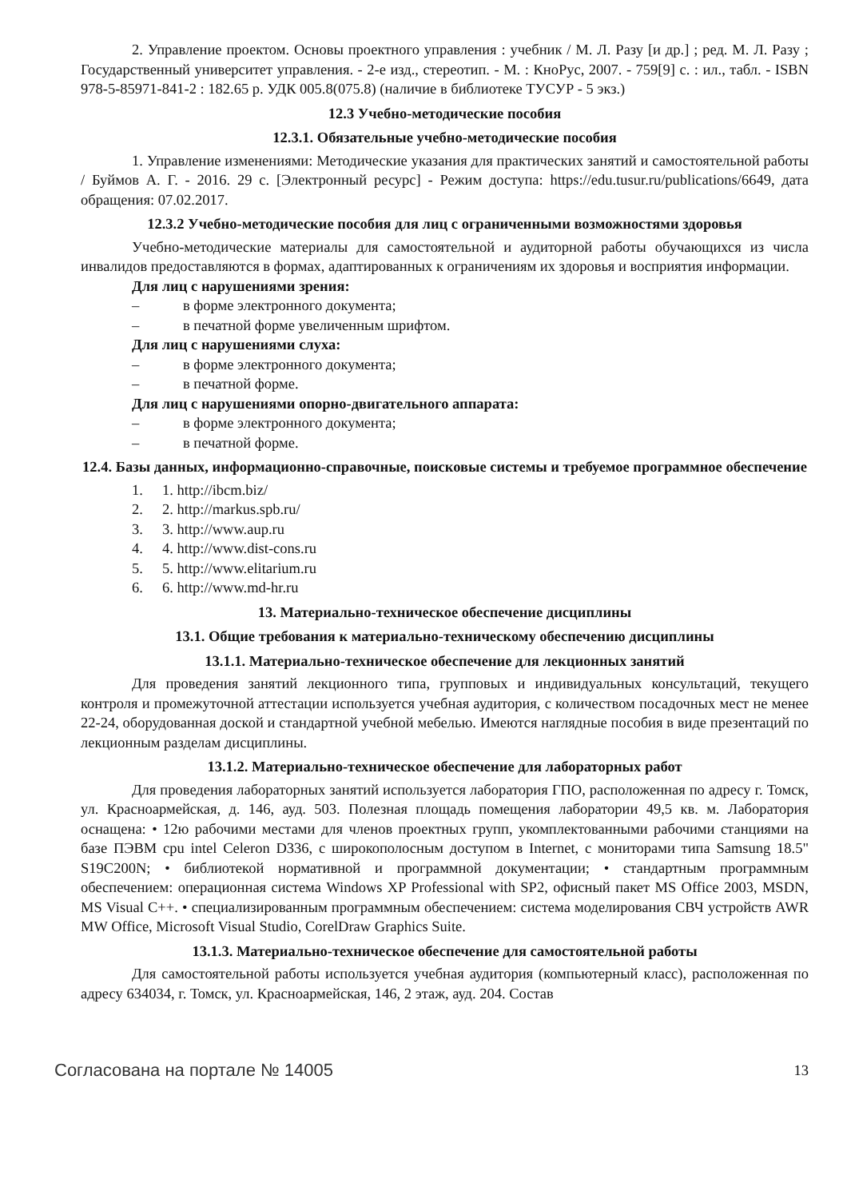2. Управление проектом. Основы проектного управления : учебник / М. Л. Разу [и др.] ; ред. М. Л. Разу ; Государственный университет управления. - 2-е изд., стереотип. - М. : КноРус, 2007. - 759[9] с. : ил., табл. - ISBN 978-5-85971-841-2 : 182.65 р. УДК 005.8(075.8) (наличие в библиотеке ТУСУР - 5 экз.)
12.3 Учебно-методические пособия
12.3.1. Обязательные учебно-методические пособия
1. Управление изменениями: Методические указания для практических занятий и самостоятельной работы / Буймов А. Г. - 2016. 29 с. [Электронный ресурс] - Режим доступа: https://edu.tusur.ru/publications/6649, дата обращения: 07.02.2017.
12.3.2 Учебно-методические пособия для лиц с ограниченными возможностями здоровья
Учебно-методические материалы для самостоятельной и аудиторной работы обучающихся из числа инвалидов предоставляются в формах, адаптированных к ограничениям их здоровья и восприятия информации.
Для лиц с нарушениями зрения:
– в форме электронного документа;
– в печатной форме увеличенным шрифтом.
Для лиц с нарушениями слуха:
– в форме электронного документа;
– в печатной форме.
Для лиц с нарушениями опорно-двигательного аппарата:
– в форме электронного документа;
– в печатной форме.
12.4. Базы данных, информационно-справочные, поисковые системы и требуемое программное обеспечение
1. 1. http://ibcm.biz/
2. 2. http://markus.spb.ru/
3. 3. http://www.aup.ru
4. 4. http://www.dist-cons.ru
5. 5. http://www.elitarium.ru
6. 6. http://www.md-hr.ru
13. Материально-техническое обеспечение дисциплины
13.1. Общие требования к материально-техническому обеспечению дисциплины
13.1.1. Материально-техническое обеспечение для лекционных занятий
Для проведения занятий лекционного типа, групповых и индивидуальных консультаций, текущего контроля и промежуточной аттестации используется учебная аудитория, с количеством посадочных мест не менее 22-24, оборудованная доской и стандартной учебной мебелью. Имеются наглядные пособия в виде презентаций по лекционным разделам дисциплины.
13.1.2. Материально-техническое обеспечение для лабораторных работ
Для проведения лабораторных занятий используется лаборатория ГПО, расположенная по адресу г. Томск, ул. Красноармейская, д. 146, ауд. 503. Полезная площадь помещения лаборатории 49,5 кв. м. Лаборатория оснащена: • 12ю рабочими местами для членов проектных групп, укомплектованными рабочими станциями на базе ПЭВМ cpu intel Celeron D336, с широкополосным доступом в Internet, с мониторами типа Samsung 18.5" S19C200N; • библиотекой нормативной и программной документации; • стандартным программным обеспечением: операционная система Windows XP Professional with SP2, офисный пакет MS Office 2003, MSDN, MS Visual C++. • специализированным программным обеспечением: система моделирования СВЧ устройств AWR MW Office, Microsoft Visual Studio, CorelDraw Graphics Suite.
13.1.3. Материально-техническое обеспечение для самостоятельной работы
Для самостоятельной работы используется учебная аудитория (компьютерный класс), расположенная по адресу 634034, г. Томск, ул. Красноармейская, 146, 2 этаж, ауд. 204. Состав
Согласована на портале № 14005 13